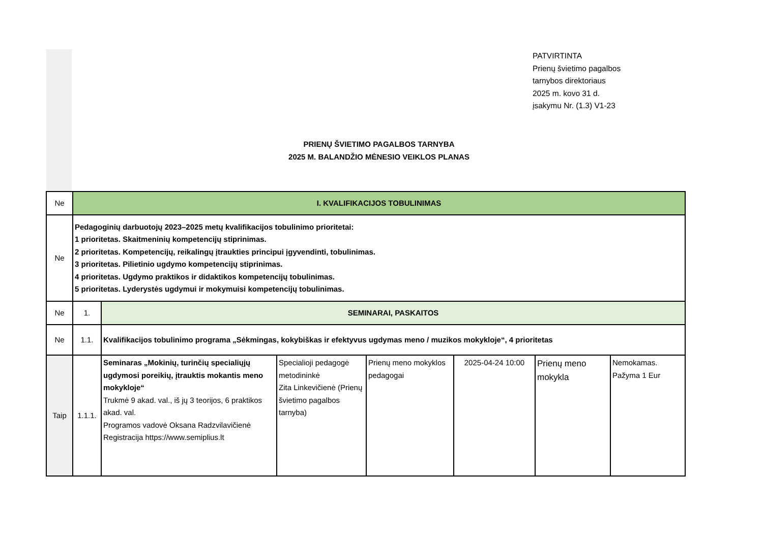PATVIRTINTA
Prienų švietimo pagalbos
tarnybos direktoriaus
2025 m. kovo 31 d.
įsakymu Nr. (1.3) V1-23
PRIENŲ ŠVIETIMO PAGALBOS TARNYBA
2025 M. BALANDŽIO MĖNESIO VEIKLOS PLANAS
| Ne | I. KVALIFIKACIJOS TOBULINIMAS | | | | | | |
| Ne | Pedagoginių darbuotojų 2023–2025 metų kvalifikacijos tobulinimo prioritetai: 1 prioritetas. Skaitmeninių kompetencijų stiprinimas. 2 prioritetas. Kompetencijų, reikalingų įtraukties principui įgyvendinti, tobulinimas. 3 prioritetas. Pilietinio ugdymo kompetencijų stiprinimas. 4 prioritetas. Ugdymo praktikos ir didaktikos kompetencijų tobulinimas. 5 prioritetas. Lyderystės ugdymui ir mokymuisi kompetencijų tobulinimas. | | | | | | |
| Ne | 1. | SEMINARAI, PASKAITOS | | | | | |
| Ne | 1.1. | Kvalifikacijos tobulinimo programa „Sėkmingas, kokybiškas ir efektyvus ugdymas meno / muzikos mokykloje“, 4 prioritetas | | | | | |
| Taip | 1.1.1. | Seminaras „Mokinių, turinčių specialiųjų ugdymosi poreikių, įtrauktis mokantis meno mokykloje“ Trukmė 9 akad. val., iš jų 3 teorijos, 6 praktikos akad. val. Programos vadovė Oksana Radzvilavičienė Registracija https://www.semiplius.lt | Specialioji pedagogė metodininkė Zita Linkevičienė (Prienų švietimo pagalbos tarnyba) | Prienų meno mokyklos pedagogai | 2025-04-24 10:00 | Prienų meno mokykla | Nemokamas. Pažyma 1 Eur |